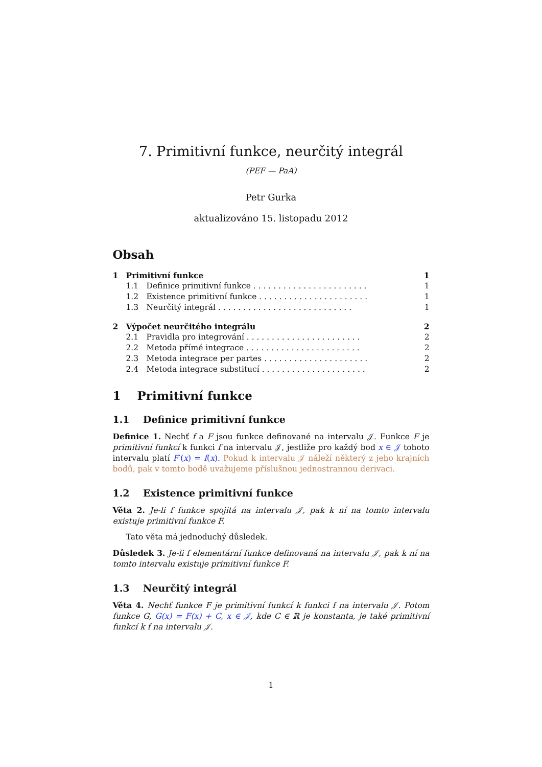7. Primitivní funkce, neurčitý integrál
(PEF — PaA)
Petr Gurka
aktualizováno 15. listopadu 2012
Obsah
| 1 | Primitivní funkce | | 1 |
| | 1.1 | Definice primitivní funkce . . . . . . . . . . . . . . . . . . . . . . . | 1 |
| | 1.2 | Existence primitivní funkce . . . . . . . . . . . . . . . . . . . . . . | 1 |
| | 1.3 | Neurčitý integrál . . . . . . . . . . . . . . . . . . . . . . . . . . . | 1 |
| 2 | Výpočet neurčitého integrálu | | 2 |
| | 2.1 | Pravidla pro integrování . . . . . . . . . . . . . . . . . . . . . . . | 2 |
| | 2.2 | Metoda přímé integrace . . . . . . . . . . . . . . . . . . . . . . . | 2 |
| | 2.3 | Metoda integrace per partes . . . . . . . . . . . . . . . . . . . . . | 2 |
| | 2.4 | Metoda integrace substitucí . . . . . . . . . . . . . . . . . . . . . | 2 |
1 Primitivní funkce
1.1 Definice primitivní funkce
Definice 1. Nechť f a F jsou funkce definované na intervalu 𝒥. Funkce F je primitivní funkcí k funkci f na intervalu 𝒥, jestliže pro každý bod x ∈ 𝒥 tohoto intervalu platí F′(x) = f(x). Pokud k intervalu 𝒥 náleží některý z jeho krajních bodů, pak v tomto bodě uvažujeme příslušnou jednostrannou derivaci.
1.2 Existence primitivní funkce
Věta 2. Je-li f funkce spojitá na intervalu 𝒥, pak k ní na tomto intervalu existuje primitivní funkce F.
Tato věta má jednoduchý důsledek.
Důsledek 3. Je-li f elementární funkce definovaná na intervalu 𝒥, pak k ní na tomto intervalu existuje primitivní funkce F.
1.3 Neurčitý integrál
Věta 4. Nechť funkce F je primitivní funkcí k funkci f na intervalu 𝒥. Potom funkce G, G(x) = F(x) + C, x ∈ 𝒥, kde C ∈ ℝ je konstanta, je také primitivní funkcí k f na intervalu 𝒥.
1